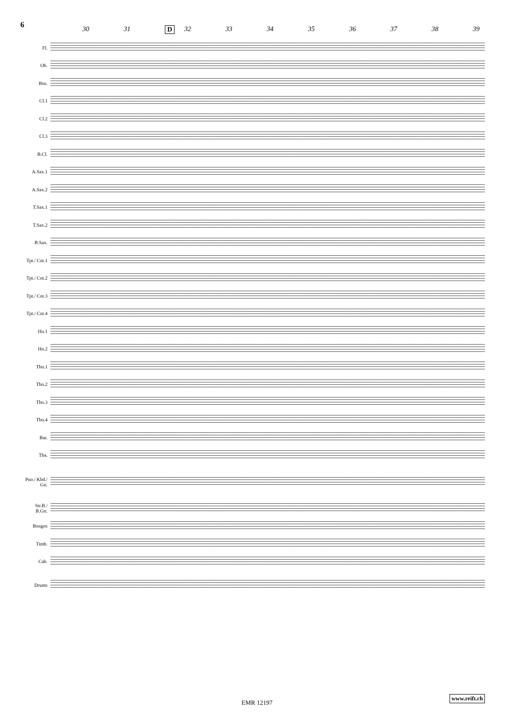6
30 31 D 32 33 34 35 36 37 38 39
Fl.
Ob.
Bsn.
Cl.1
Cl.2
Cl.3
B.Cl.
A.Sax.1
A.Sax.2
T.Sax.1
T.Sax.2
B.Sax.
Tpt./ Cnt.1
Tpt./ Cnt.2
Tpt./ Cnt.3
Tpt./ Cnt.4
Hn.1
Hn.2
Tbn.1
Tbn.2
Tbn.3
Tbn.4
Bar.
Tba.
Pno./ Kbd./ Gtr.
Str.B./ B.Gtr.
Bongos
Timb.
Cab.
Drums
EMR 12197
www.reift.ch